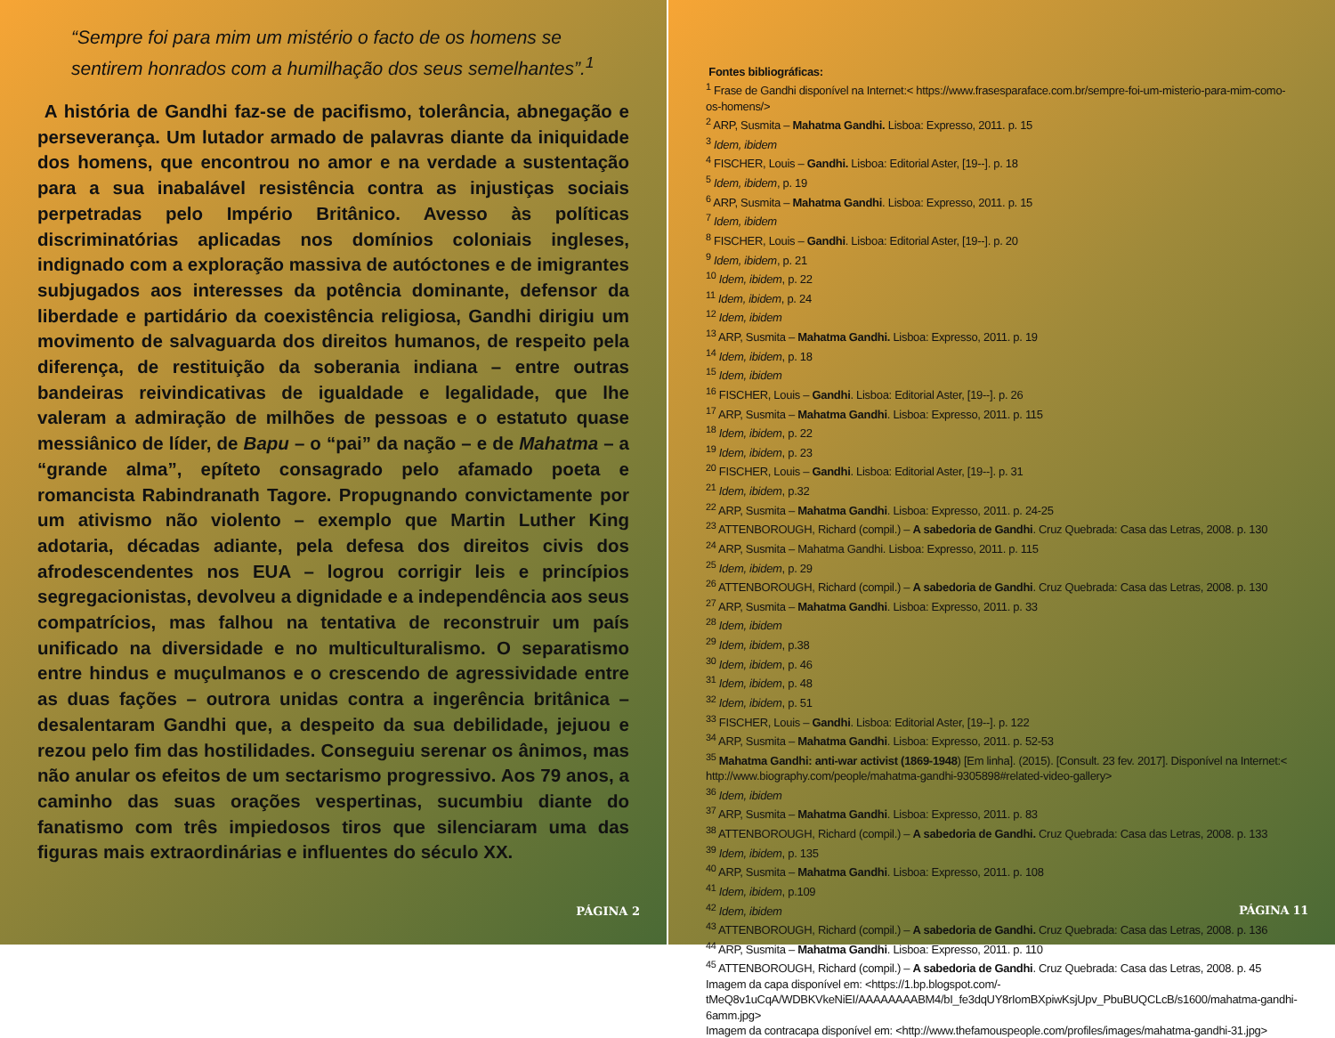“Sempre foi para mim um mistério o facto de os homens se sentirem honrados com a humilhação dos seus semelhantes”.<sup>1</sup>
A história de Gandhi faz-se de pacifismo, tolerância, abnegação e perseverança. Um lutador armado de palavras diante da iniquidade dos homens, que encontrou no amor e na verdade a sustentação para a sua inabalável resistência contra as injustiças sociais perpetradas pelo Império Britânico. Avesso às políticas discriminatórias aplicadas nos domínios coloniais ingleses, indignado com a exploração massiva de autóctones e de imigrantes subjugados aos interesses da potência dominante, defensor da liberdade e partidário da coexistência religiosa, Gandhi dirigiu um movimento de salvaguarda dos direitos humanos, de respeito pela diferença, de restituição da soberania indiana – entre outras bandeiras reivindicativas de igualdade e legalidade, que lhe valeram a admiração de milhões de pessoas e o estatuto quase messiânico de líder, de Bapu – o “pai” da nação – e de Mahatma – a “grande alma”, epíteto consagrado pelo afamado poeta e romancista Rabindranath Tagore. Propugnando convictamente por um ativismo não violento – exemplo que Martin Luther King adotaria, décadas adiante, pela defesa dos direitos civis dos afrodescendentes nos EUA – logrou corrigir leis e princípios segregacionistas, devolveu a dignidade e a independência aos seus compatrícios, mas falhou na tentativa de reconstruir um país unificado na diversidade e no multiculturalismo. O separatismo entre hindus e muçulmanos e o crescendo de agressividade entre as duas fações – outrora unidas contra a ingerência britânica – desalentaram Gandhi que, a despeito da sua debilidade, jejuou e rezou pelo fim das hostilidades. Conseguiu serenar os ânimos, mas não anular os efeitos de um sectarismo progressivo. Aos 79 anos, a caminho das suas orações vespertinas, sucumbiu diante do fanatismo com três impiedosos tiros que silenciaram uma das figuras mais extraordinárias e influentes do século XX.
PÁGINA 2
Fontes bibliográficas:
<sup>1</sup> Frase de Gandhi disponível na Internet:< https://www.frasesparaface.com.br/sempre-foi-um-misterio-para-mim-como-os-homens/>
<sup>2</sup> ARP, Susmita – Mahatma Gandhi. Lisboa: Expresso, 2011. p. 15
<sup>3</sup> Idem, ibidem
<sup>4</sup> FISCHER, Louis – Gandhi. Lisboa: Editorial Aster, [19--]. p. 18
<sup>5</sup> Idem, ibidem, p. 19
<sup>6</sup> ARP, Susmita – Mahatma Gandhi. Lisboa: Expresso, 2011. p. 15
<sup>7</sup> Idem, ibidem
<sup>8</sup> FISCHER, Louis – Gandhi. Lisboa: Editorial Aster, [19--]. p. 20
<sup>9</sup> Idem, ibidem, p. 21
<sup>10</sup> Idem, ibidem, p. 22
<sup>11</sup> Idem, ibidem, p. 24
<sup>12</sup> Idem, ibidem
<sup>13</sup> ARP, Susmita – Mahatma Gandhi. Lisboa: Expresso, 2011. p. 19
<sup>14</sup> Idem, ibidem, p. 18
<sup>15</sup> Idem, ibidem
<sup>16</sup> FISCHER, Louis – Gandhi. Lisboa: Editorial Aster, [19--]. p. 26
<sup>17</sup> ARP, Susmita – Mahatma Gandhi. Lisboa: Expresso, 2011. p. 115
<sup>18</sup> Idem, ibidem, p. 22
<sup>19</sup> Idem, ibidem, p. 23
<sup>20</sup> FISCHER, Louis – Gandhi. Lisboa: Editorial Aster, [19--]. p. 31
<sup>21</sup> Idem, ibidem, p.32
<sup>22</sup> ARP, Susmita – Mahatma Gandhi. Lisboa: Expresso, 2011. p. 24-25
<sup>23</sup> ATTENBOROUGH, Richard (compil.) – A sabedoria de Gandhi. Cruz Quebrada: Casa das Letras, 2008. p. 130
<sup>24</sup> ARP, Susmita – Mahatma Gandhi. Lisboa: Expresso, 2011. p. 115
<sup>25</sup> Idem, ibidem, p. 29
<sup>26</sup> ATTENBOROUGH, Richard (compil.) – A sabedoria de Gandhi. Cruz Quebrada: Casa das Letras, 2008. p. 130
<sup>27</sup> ARP, Susmita – Mahatma Gandhi. Lisboa: Expresso, 2011. p. 33
<sup>28</sup> Idem, ibidem
<sup>29</sup> Idem, ibidem, p.38
<sup>30</sup> Idem, ibidem, p. 46
<sup>31</sup> Idem, ibidem, p. 48
<sup>32</sup> Idem, ibidem, p. 51
<sup>33</sup> FISCHER, Louis – Gandhi. Lisboa: Editorial Aster, [19--]. p. 122
<sup>34</sup> ARP, Susmita – Mahatma Gandhi. Lisboa: Expresso, 2011. p. 52-53
<sup>35</sup> Mahatma Gandhi: anti-war activist (1869-1948) [Em linha]. (2015). [Consult. 23 fev. 2017]. Disponível na Internet:< http://www.biography.com/people/mahatma-gandhi-9305898#related-video-gallery>
<sup>36</sup> Idem, ibidem
<sup>37</sup> ARP, Susmita – Mahatma Gandhi. Lisboa: Expresso, 2011. p. 83
<sup>38</sup> ATTENBOROUGH, Richard (compil.) – A sabedoria de Gandhi. Cruz Quebrada: Casa das Letras, 2008. p. 133
<sup>39</sup> Idem, ibidem, p. 135
<sup>40</sup> ARP, Susmita – Mahatma Gandhi. Lisboa: Expresso, 2011. p. 108
<sup>41</sup> Idem, ibidem, p.109
<sup>42</sup> Idem, ibidem
<sup>43</sup> ATTENBOROUGH, Richard (compil.) – A sabedoria de Gandhi. Cruz Quebrada: Casa das Letras, 2008. p. 136
<sup>44</sup> ARP, Susmita – Mahatma Gandhi. Lisboa: Expresso, 2011. p. 110
<sup>45</sup> ATTENBOROUGH, Richard (compil.) – A sabedoria de Gandhi. Cruz Quebrada: Casa das Letras, 2008. p. 45
Imagem da capa disponível em: <https://1.bp.blogspot.com/-tMeQ8v1uCqA/WDBKVkeNiEI/AAAAAAAABM4/bI_fe3dqUY8rIomBXpiwKsjUpv_PbuBUQCLcB/s1600/mahatma-gandhi-6amm.jpg>
Imagem da contracapa disponível em: <http://www.thefamouspeople.com/profiles/images/mahatma-gandhi-31.jpg>
PÁGINA 11